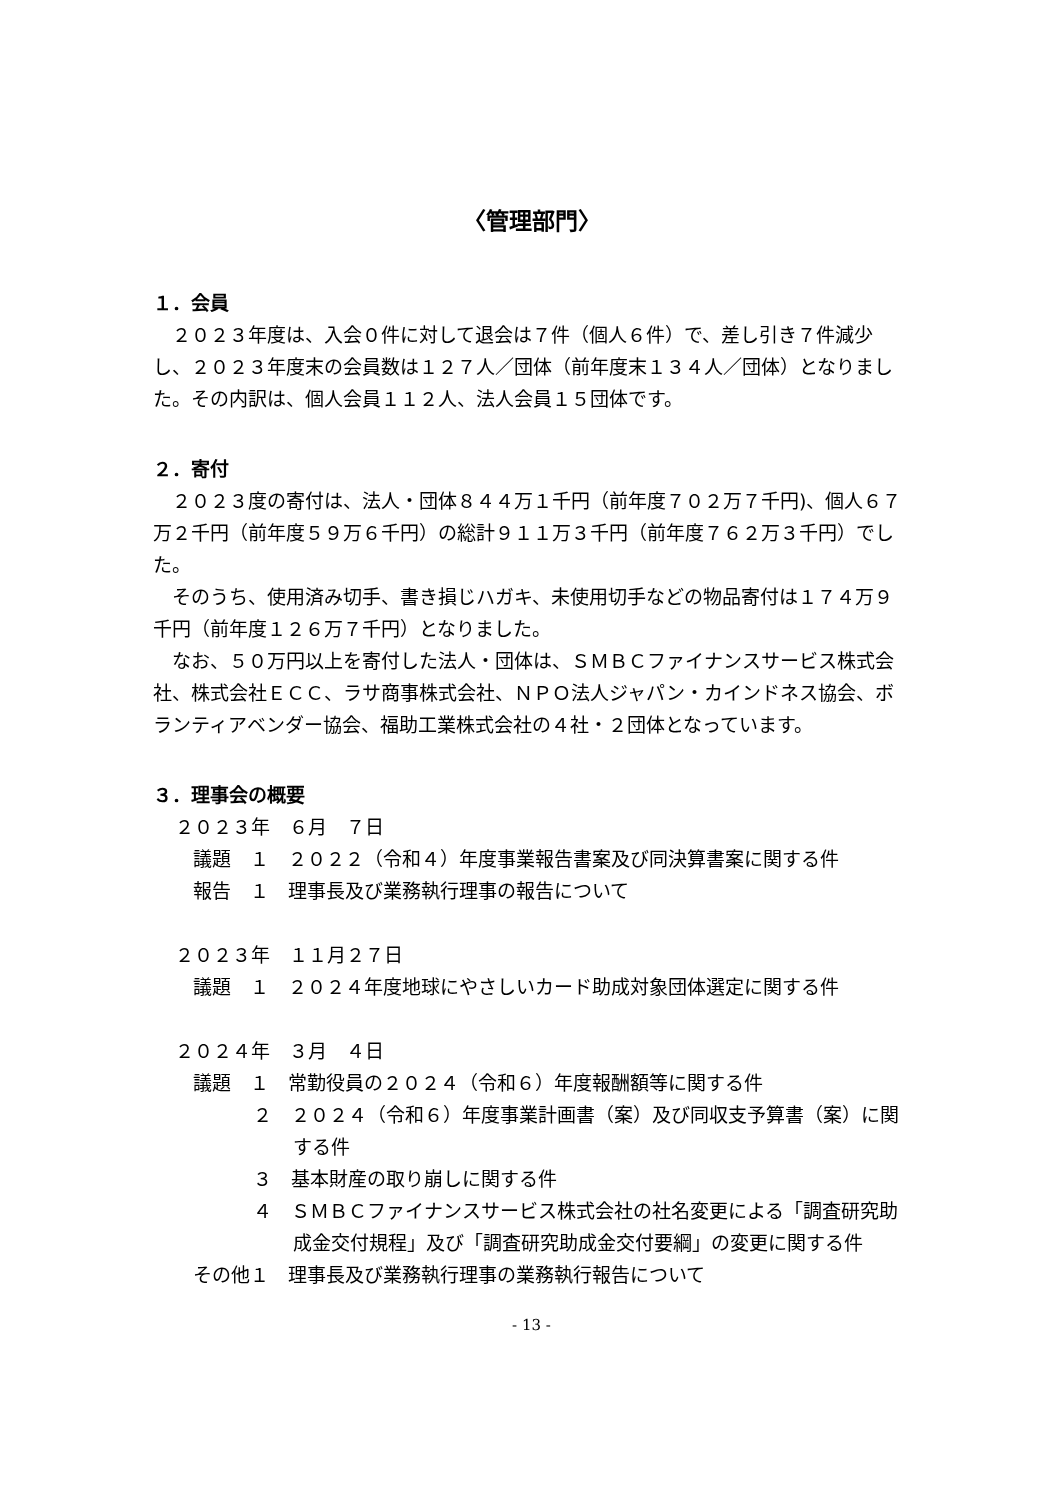〈管理部門〉
１．会員
　２０２３年度は、入会０件に対して退会は７件（個人６件）で、差し引き７件減少し、２０２３年度末の会員数は１２７人／団体（前年度末１３４人／団体）となりました。その内訳は、個人会員１１２人、法人会員１５団体です。
２．寄付
　２０２３度の寄付は、法人・団体８４４万１千円（前年度７０２万７千円)、個人６７万２千円（前年度５９万６千円）の総計９１１万３千円（前年度７６２万３千円）でした。
　そのうち、使用済み切手、書き損じハガキ、未使用切手などの物品寄付は１７４万９千円（前年度１２６万７千円）となりました。
　なお、５０万円以上を寄付した法人・団体は、ＳＭＢＣファイナンスサービス株式会社、株式会社ＥＣＣ、ラサ商事株式会社、ＮＰＯ法人ジャパン・カインドネス協会、ボランティアベンダー協会、福助工業株式会社の４社・２団体となっています。
３．理事会の概要
２０２３年　６月　７日
議題　１　２０２２（令和４）年度事業報告書案及び同決算書案に関する件
報告　１　理事長及び業務執行理事の報告について
２０２３年　１１月２７日
議題　１　２０２４年度地球にやさしいカード助成対象団体選定に関する件
２０２４年　３月　４日
議題　１　常勤役員の２０２４（令和６）年度報酬額等に関する件
２　２０２４（令和６）年度事業計画書（案）及び同収支予算書（案）に関する件
３　基本財産の取り崩しに関する件
４　ＳＭＢＣファイナンスサービス株式会社の社名変更による「調査研究助成金交付規程」及び「調査研究助成金交付要綱」の変更に関する件
その他１　理事長及び業務執行理事の業務執行報告について
- 13 -